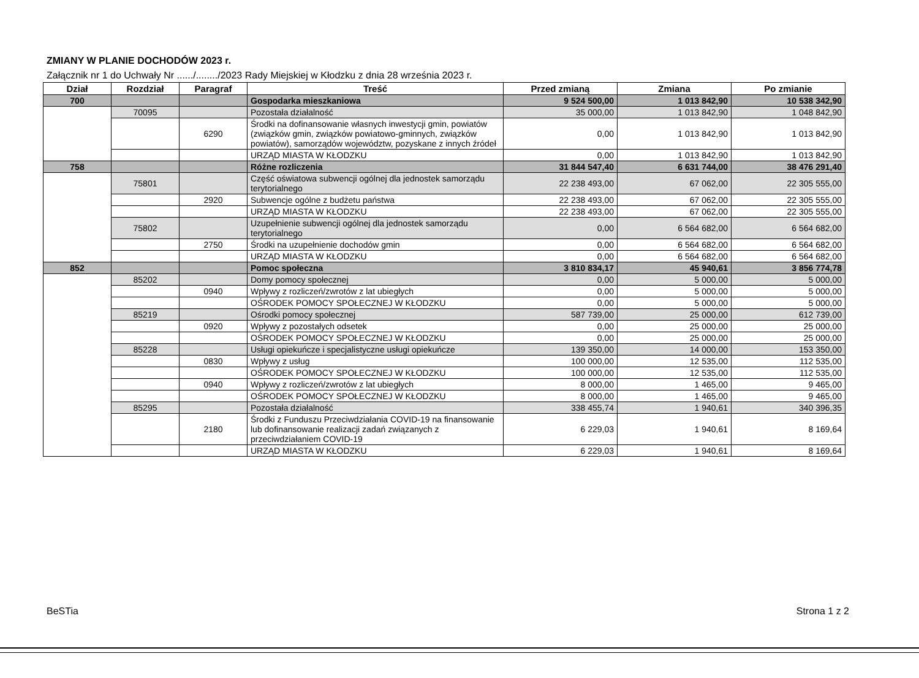ZMIANY W PLANIE DOCHODÓW 2023 r.
Załącznik nr 1 do Uchwały Nr ....../......../2023 Rady Miejskiej w Kłodzku z dnia 28 września 2023 r.
| Dział | Rozdział | Paragraf | Treść | Przed zmianą | Zmiana | Po zmianie |
| --- | --- | --- | --- | --- | --- | --- |
| 700 | | | Gospodarka mieszkaniowa | 9 524 500,00 | 1 013 842,90 | 10 538 342,90 |
| | 70095 | | Pozostała działalność | 35 000,00 | 1 013 842,90 | 1 048 842,90 |
| | | 6290 | Środki na dofinansowanie własnych inwestycji gmin, powiatów (związków gmin, związków powiatowo-gminnych, związków powiatów), samorządów województw, pozyskane z innych źródeł | 0,00 | 1 013 842,90 | 1 013 842,90 |
| | | | URZĄD MIASTA W KŁODZKU | 0,00 | 1 013 842,90 | 1 013 842,90 |
| 758 | | | Różne rozliczenia | 31 844 547,40 | 6 631 744,00 | 38 476 291,40 |
| | 75801 | | Część oświatowa subwencji ogólnej dla jednostek samorządu terytorialnego | 22 238 493,00 | 67 062,00 | 22 305 555,00 |
| | | 2920 | Subwencje ogólne z budżetu państwa | 22 238 493,00 | 67 062,00 | 22 305 555,00 |
| | | | URZĄD MIASTA W KŁODZKU | 22 238 493,00 | 67 062,00 | 22 305 555,00 |
| | 75802 | | Uzupełnienie subwencji ogólnej dla jednostek samorządu terytorialnego | 0,00 | 6 564 682,00 | 6 564 682,00 |
| | | 2750 | Środki na uzupełnienie dochodów gmin | 0,00 | 6 564 682,00 | 6 564 682,00 |
| | | | URZĄD MIASTA W KŁODZKU | 0,00 | 6 564 682,00 | 6 564 682,00 |
| 852 | | | Pomoc społeczna | 3 810 834,17 | 45 940,61 | 3 856 774,78 |
| | 85202 | | Domy pomocy społecznej | 0,00 | 5 000,00 | 5 000,00 |
| | | 0940 | Wpływy z rozliczeń/zwrotów z lat ubiegłych | 0,00 | 5 000,00 | 5 000,00 |
| | | | OŚRODEK POMOCY SPOŁECZNEJ W KŁODZKU | 0,00 | 5 000,00 | 5 000,00 |
| | 85219 | | Ośrodki pomocy społecznej | 587 739,00 | 25 000,00 | 612 739,00 |
| | | 0920 | Wpływy z pozostałych odsetek | 0,00 | 25 000,00 | 25 000,00 |
| | | | OŚRODEK POMOCY SPOŁECZNEJ W KŁODZKU | 0,00 | 25 000,00 | 25 000,00 |
| | 85228 | | Usługi opiekuńcze i specjalistyczne usługi opiekuńcze | 139 350,00 | 14 000,00 | 153 350,00 |
| | | 0830 | Wpływy z usług | 100 000,00 | 12 535,00 | 112 535,00 |
| | | | OŚRODEK POMOCY SPOŁECZNEJ W KŁODZKU | 100 000,00 | 12 535,00 | 112 535,00 |
| | | 0940 | Wpływy z rozliczeń/zwrotów z lat ubiegłych | 8 000,00 | 1 465,00 | 9 465,00 |
| | | | OŚRODEK POMOCY SPOŁECZNEJ W KŁODZKU | 8 000,00 | 1 465,00 | 9 465,00 |
| | 85295 | | Pozostała działalność | 338 455,74 | 1 940,61 | 340 396,35 |
| | | 2180 | Środki z Funduszu Przeciwdziałania COVID-19 na finansowanie lub dofinansowanie realizacji zadań związanych z przeciwdziałaniem COVID-19 | 6 229,03 | 1 940,61 | 8 169,64 |
| | | | URZĄD MIASTA W KŁODZKU | 6 229,03 | 1 940,61 | 8 169,64 |
BeSTia Strona 1 z 2